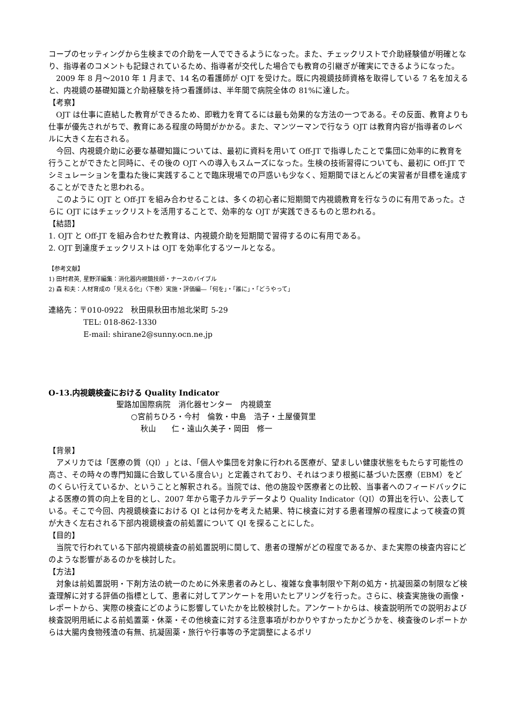コープのセッティングから生検までの介助を一人でできるようになった。また、チェックリストで介助経験値が明確となり、指導者のコメントも記録されているため、指導者が交代した場合でも教育の引継ぎが確実にできるようになった。
2009 年 8 月～2010 年 1 月まで、14 名の看護師が OJT を受けた。既に内視鏡技師資格を取得している 7 名を加えると、内視鏡の基礎知識と介助経験を持つ看護師は、半年間で病院全体の 81%に達した。
【考察】
OJT は仕事に直結した教育ができるため、即戦力を育てるには最も効果的な方法の一つである。その反面、教育よりも仕事が優先されがちで、教育にある程度の時間がかかる。また、マンツーマンで行なう OJT は教育内容が指導者のレベルに大きく左右される。
今回、内視鏡介助に必要な基礎知識については、最初に資料を用いて Off-JT で指導したことで集団に効率的に教育を行うことができたと同時に、その後の OJT への導入もスムーズになった。生検の技術習得についても、最初に Off-JT でシミュレーションを重ねた後に実践することで臨床現場での戸惑いも少なく、短期間でほとんどの実習者が目標を達成することができたと思われる。
このように OJT と Off-JT を組み合わせることは、多くの初心者に短期間で内視鏡教育を行なうのに有用であった。さらに OJT にはチェックリストを活用することで、効率的な OJT が実践できるものと思われる。
【結語】
1. OJT と Off-JT を組み合わせた教育は、内視鏡介助を短期間で習得するのに有用である。
2. OJT 到達度チェックリストは OJT を効率化するツールとなる。
【参考文献】
1) 田村君英, 星野洋編集：消化器内視鏡技師・ナースのバイブル
2) 森 和夫：人材育成の「見える化」〈下巻〉実施・評価編―「何を」・「誰に」・「どうやって」
連絡先：〒010-0922　秋田県秋田市旭北栄町 5-29
TEL: 018-862-1330
E-mail: shirane2@sunny.ocn.ne.jp
O-13.内視鏡検査における Quality Indicator
聖路加国際病院　消化器センター　内視鏡室
○宮前ちひろ・今村　倫敦・中島　浩子・土屋優賀里
秋山　　仁・遠山久美子・岡田　修一
【背景】
アメリカでは「医療の質（QI）」とは、「個人や集団を対象に行われる医療が、望ましい健康状態をもたらす可能性の高さ、その時々の専門知識に合致している度合い」と定義されており、それはつまり根拠に基づいた医療（EBM）をどのくらい行えているか、ということと解釈される。当院では、他の施設や医療者との比較、当事者へのフィードバックによる医療の質の向上を目的とし、2007 年から電子カルテデータより Quality Indicator（QI）の算出を行い、公表している。そこで今回、内視鏡検査における QI とは何かを考えた結果、特に検査に対する患者理解の程度によって検査の質が大きく左右される下部内視鏡検査の前処置について QI を探ることにした。
【目的】
当院で行われている下部内視鏡検査の前処置説明に関して、患者の理解がどの程度であるか、また実際の検査内容にどのような影響があるのかを検討した。
【方法】
対象は前処置説明・下剤方法の統一のために外来患者のみとし、複雑な食事制限や下剤の処方・抗凝固薬の制限など検査理解に対する評価の指標として、患者に対してアンケートを用いたヒアリングを行った。さらに、検査実施後の画像・レポートから、実際の検査にどのように影響していたかを比較検討した。アンケートからは、検査説明所での説明および検査説明用紙による前処置薬・休薬・その他検査に対する注意事項がわかりやすかったかどうかを、検査後のレポートからは大腸内食物残渣の有無、抗凝固薬・旅行や行事等の予定調整によるポリ